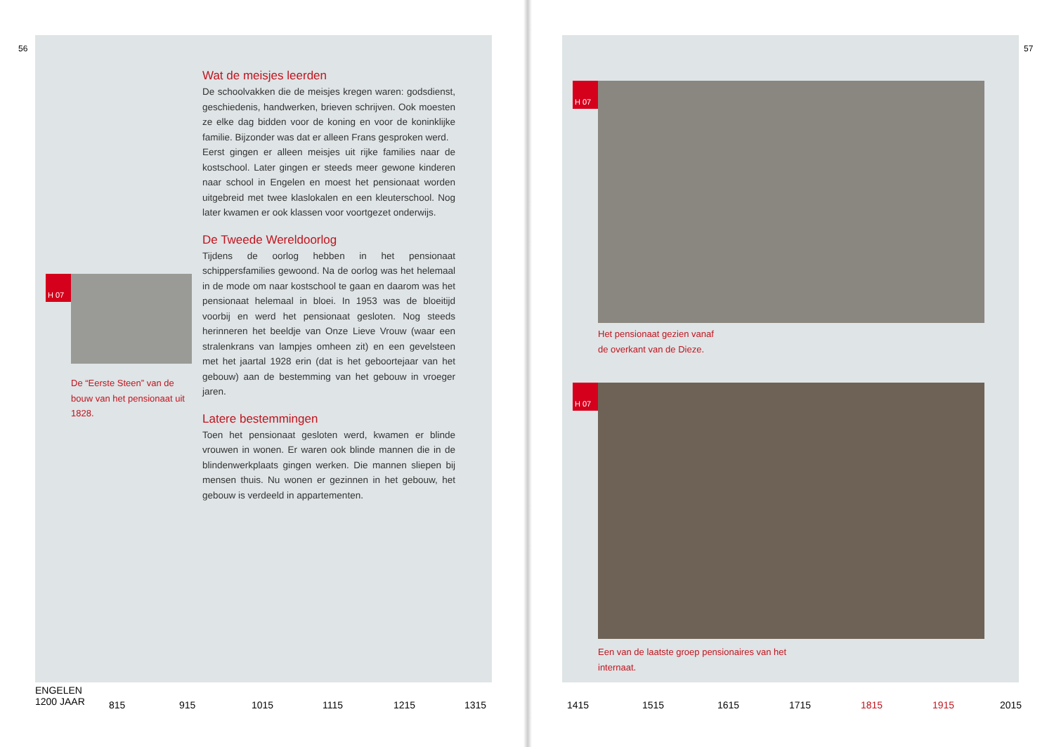56
Wat de meisjes leerden
De schoolvakken die de meisjes kregen waren: godsdienst, geschiedenis, handwerken, brieven schrijven. Ook moesten ze elke dag bidden voor de koning en voor de koninklijke familie. Bijzonder was dat er alleen Frans gesproken werd.
Eerst gingen er alleen meisjes uit rijke families naar de kostschool. Later gingen er steeds meer gewone kinderen naar school in Engelen en moest het pensionaat worden uitgebreid met twee klaslokalen en een kleuterschool. Nog later kwamen er ook klassen voor voortgezet onderwijs.
De Tweede Wereldoorlog
Tijdens de oorlog hebben in het pensionaat schippersfamilies gewoond. Na de oorlog was het helemaal in de mode om naar kostschool te gaan en daarom was het pensionaat helemaal in bloei. In 1953 was de bloeitijd voorbij en werd het pensionaat gesloten. Nog steeds herinneren het beeldje van Onze Lieve Vrouw (waar een stralenkrans van lampjes omheen zit) en een gevelsteen met het jaartal 1928 erin (dat is het geboortejaar van het gebouw) aan de bestemming van het gebouw in vroeger jaren.
Latere bestemmingen
Toen het pensionaat gesloten werd, kwamen er blinde vrouwen in wonen. Er waren ook blinde mannen die in de blindenwerkplaats gingen werken. Die mannen sliepen bij mensen thuis. Nu wonen er gezinnen in het gebouw, het gebouw is verdeeld in appartementen.
H 07
De “Eerste Steen” van de bouw van het pensionaat uit 1828.
ENGELEN
1200 JAAR 815 915 1015 1115 1215 1315
57
H 07
Het pensionaat gezien vanaf de overkant van de Dieze.
H 07
Een van de laatste groep pensionaires van het internaat.
1415 1515 1615 1715 1815 1915 2015